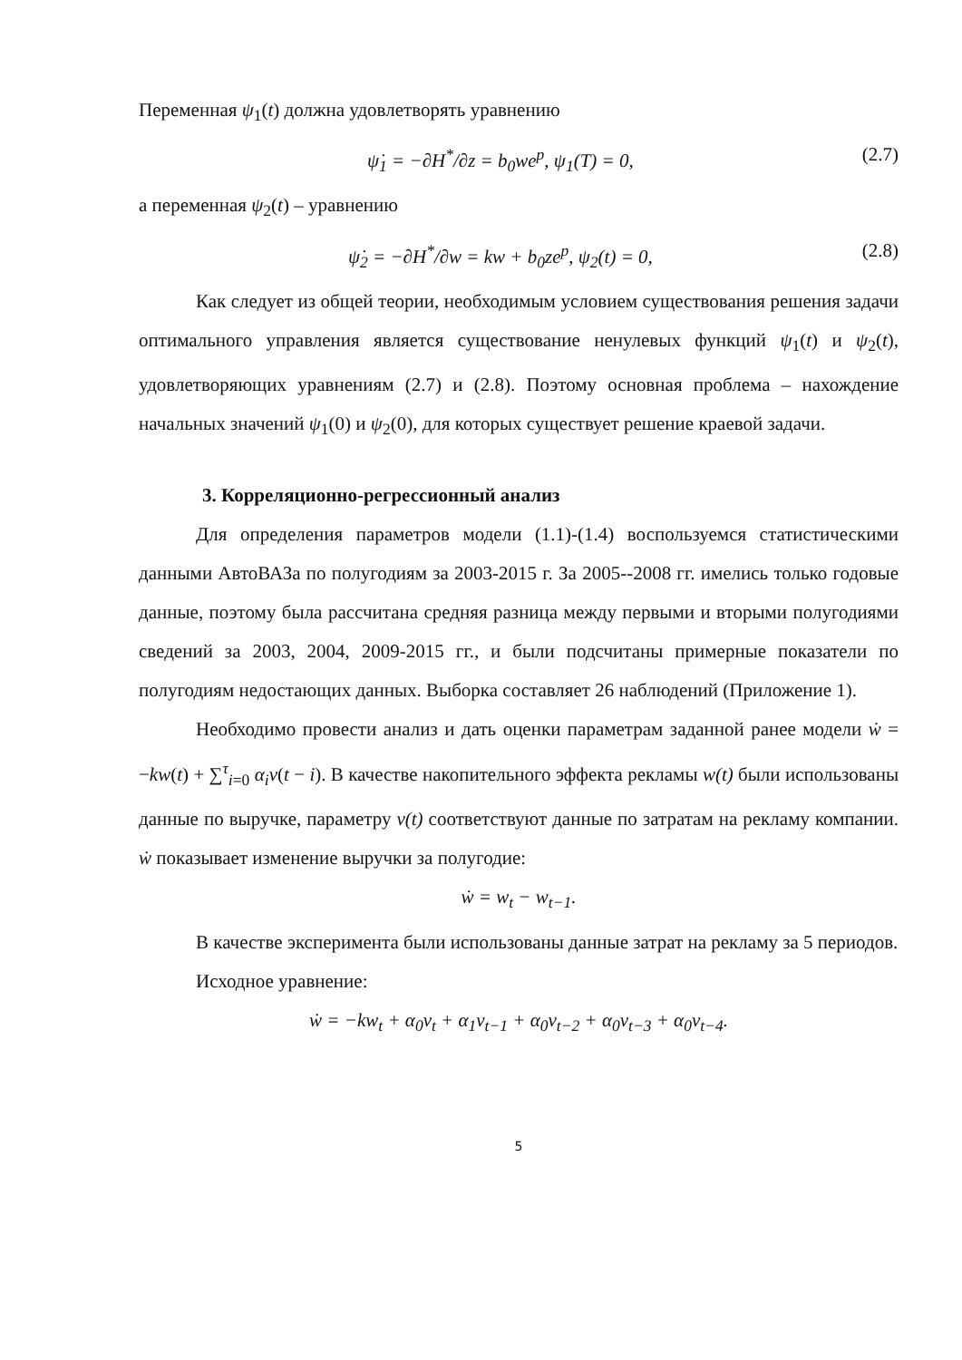Переменная ψ<sub>1</sub>(t) должна удовлетворять уравнению
ψ̇<sub>1</sub> = −∂H<sup>*</sup>/∂z = b<sub>0</sub>we<sup>p</sup>, ψ<sub>1</sub>(T) = 0, (2.7)
а переменная ψ<sub>2</sub>(t) – уравнению
ψ̇<sub>2</sub> = −∂H<sup>*</sup>/∂w = kw + b<sub>0</sub>ze<sup>p</sup>, ψ<sub>2</sub>(t) = 0, (2.8)
Как следует из общей теории, необходимым условием существования решения задачи оптимального управления является существование ненулевых функций ψ<sub>1</sub>(t) и ψ<sub>2</sub>(t), удовлетворяющих уравнениям (2.7) и (2.8). Поэтому основная проблема – нахождение начальных значений ψ<sub>1</sub>(0) и ψ<sub>2</sub>(0), для которых существует решение краевой задачи.
3. Корреляционно-регрессионный анализ
Для определения параметров модели (1.1)-(1.4) воспользуемся статистическими данными АвтоВАЗа по полугодиям за 2003-2015 г. За 2005--2008 гг. имелись только годовые данные, поэтому была рассчитана средняя разница между первыми и вторыми полугодиями сведений за 2003, 2004, 2009-2015 гг., и были подсчитаны примерные показатели по полугодиям недостающих данных. Выборка составляет 26 наблюдений (Приложение 1).
Необходимо провести анализ и дать оценки параметрам заданной ранее модели ẇ = −kw(t) + ∑<sup>τ</sup><sub>i=0</sub> α<sub>i</sub>v(t − i). В качестве накопительного эффекта рекламы w(t) были использованы данные по выручке, параметру v(t) соответствуют данные по затратам на рекламу компании. ẇ показывает изменение выручки за полугодие:
ẇ = w<sub>t</sub> − w<sub>t−1</sub>.
В качестве эксперимента были использованы данные затрат на рекламу за 5 периодов.
Исходное уравнение:
ẇ = −kw<sub>t</sub> + α<sub>0</sub>v<sub>t</sub> + α<sub>1</sub>v<sub>t−1</sub> + α<sub>0</sub>v<sub>t−2</sub> + α<sub>0</sub>v<sub>t−3</sub> + α<sub>0</sub>v<sub>t−4</sub>.
5